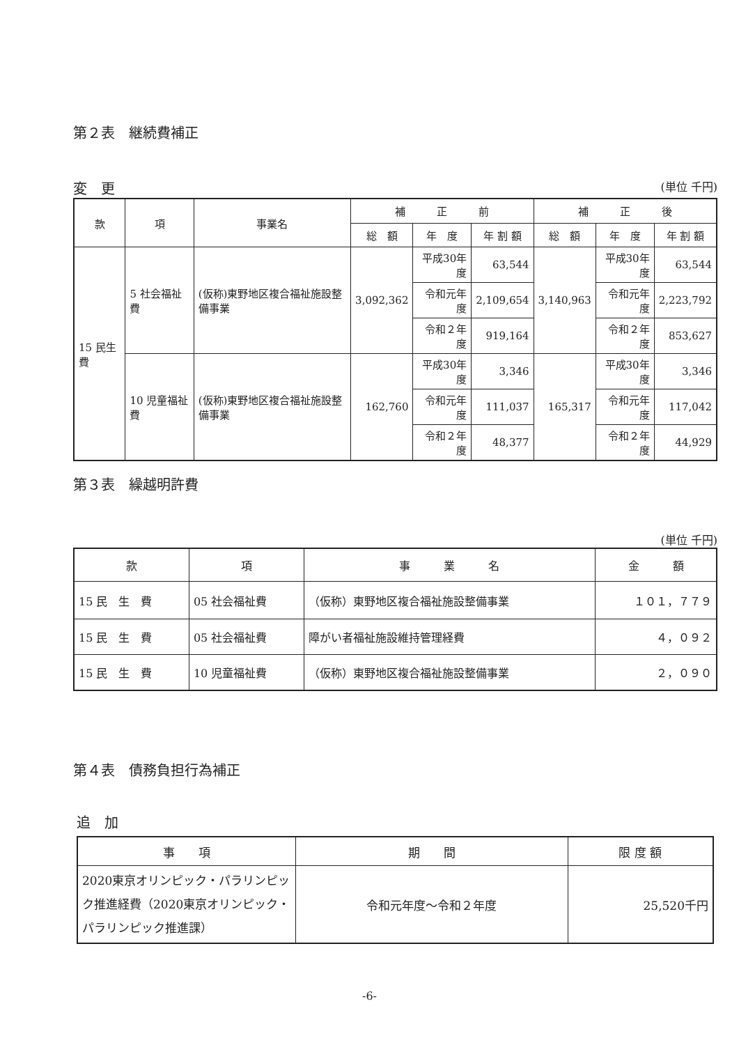第２表　継続費補正
変　更 (単位 千円)
| 款 | 項 | 事業名 | 補 正 前 | | | 補 正 後 | | |
| --- | --- | --- | --- | --- | --- | --- | --- | --- |
| | | | 総 額 | 年 度 | 年 割 額 | 総 額 | 年 度 | 年 割 額 |
| 15 民生費 | 5 社会福祉費 | (仮称)東野地区複合福祉施設整備事業 | 3,092,362 | 平成30年度 | 63,544 | 3,140,963 | 平成30年度 | 63,544 |
| | | | | 令和元年度 | 2,109,654 | | 令和元年度 | 2,223,792 |
| | | | | 令和２年度 | 919,164 | | 令和２年度 | 853,627 |
| | 10 児童福祉費 | (仮称)東野地区複合福祉施設整備事業 | 162,760 | 平成30年度 | 3,346 | 165,317 | 平成30年度 | 3,346 |
| | | | | 令和元年度 | 111,037 | | 令和元年度 | 117,042 |
| | | | | 令和２年度 | 48,377 | | 令和２年度 | 44,929 |
第３表　繰越明許費
(単位 千円)
| 款 | 項 | 事 業 名 | 金 額 |
| --- | --- | --- | --- |
| 15 民 生 費 | 05 社会福祉費 | （仮称）東野地区複合福祉施設整備事業 | １０１，７７９ |
| 15 民 生 費 | 05 社会福祉費 | 障がい者福祉施設維持管理経費 | ４，０９２ |
| 15 民 生 費 | 10 児童福祉費 | （仮称）東野地区複合福祉施設整備事業 | ２，０９０ |
第４表　債務負担行為補正
追　加
| 事 項 | 期 間 | 限 度 額 |
| --- | --- | --- |
| 2020東京オリンピック・パラリンピック推進経費（2020東京オリンピック・パラリンピック推進課） | 令和元年度～令和２年度 | 25,520千円 |
-6-